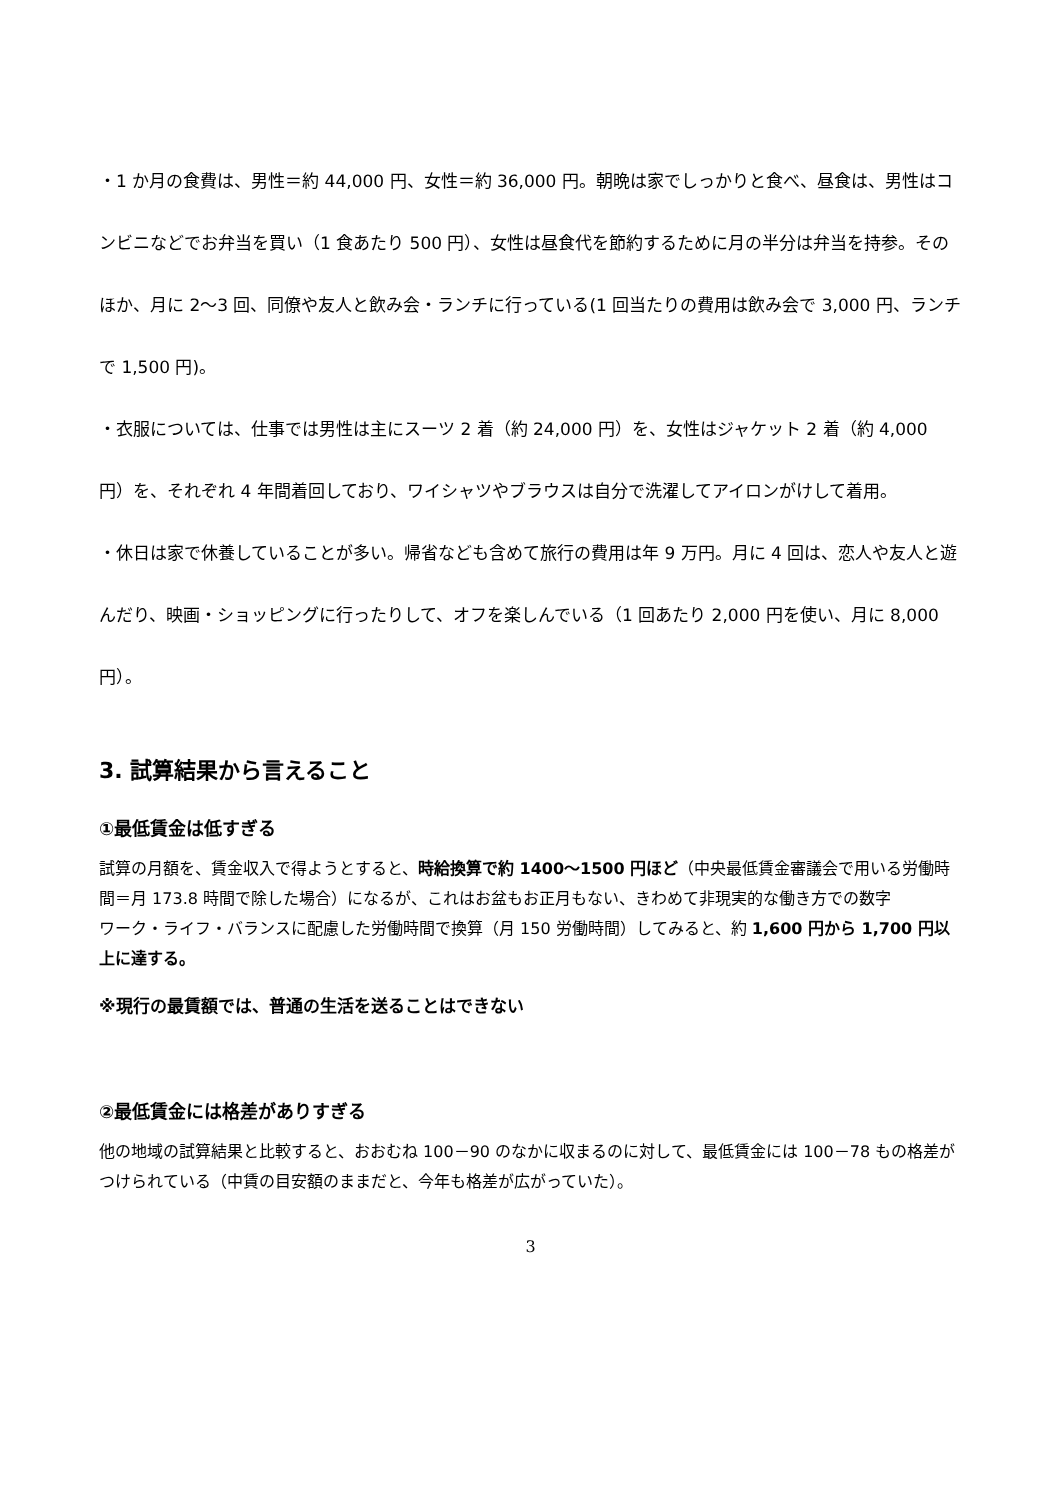・1 か月の食費は、男性＝約 44,000 円、女性＝約 36,000 円。朝晩は家でしっかりと食べ、昼食は、男性はコンビニなどでお弁当を買い（1 食あたり 500 円）、女性は昼食代を節約するために月の半分は弁当を持参。そのほか、月に 2～3 回、同僚や友人と飲み会・ランチに行っている(1 回当たりの費用は飲み会で 3,000 円、ランチで 1,500 円)。
・衣服については、仕事では男性は主にスーツ 2 着（約 24,000 円）を、女性はジャケット 2 着（約 4,000 円）を、それぞれ 4 年間着回しており、ワイシャツやブラウスは自分で洗濯してアイロンがけして着用。
・休日は家で休養していることが多い。帰省なども含めて旅行の費用は年 9 万円。月に 4 回は、恋人や友人と遊んだり、映画・ショッピングに行ったりして、オフを楽しんでいる（1 回あたり 2,000 円を使い、月に 8,000 円）。
3. 試算結果から言えること
①最低賃金は低すぎる
試算の月額を、賃金収入で得ようとすると、時給換算で約 1400～1500 円ほど（中央最低賃金審議会で用いる労働時間＝月 173.8 時間で除した場合）になるが、これはお盆もお正月もない、きわめて非現実的な働き方での数字
ワーク・ライフ・バランスに配慮した労働時間で換算（月 150 労働時間）してみると、約 1,600 円から 1,700 円以上に達する。
※現行の最賃額では、普通の生活を送ることはできない
②最低賃金には格差がありすぎる
他の地域の試算結果と比較すると、おおむね 100－90 のなかに収まるのに対して、最低賃金には 100－78 もの格差がつけられている（中賃の目安額のままだと、今年も格差が広がっていた）。
3